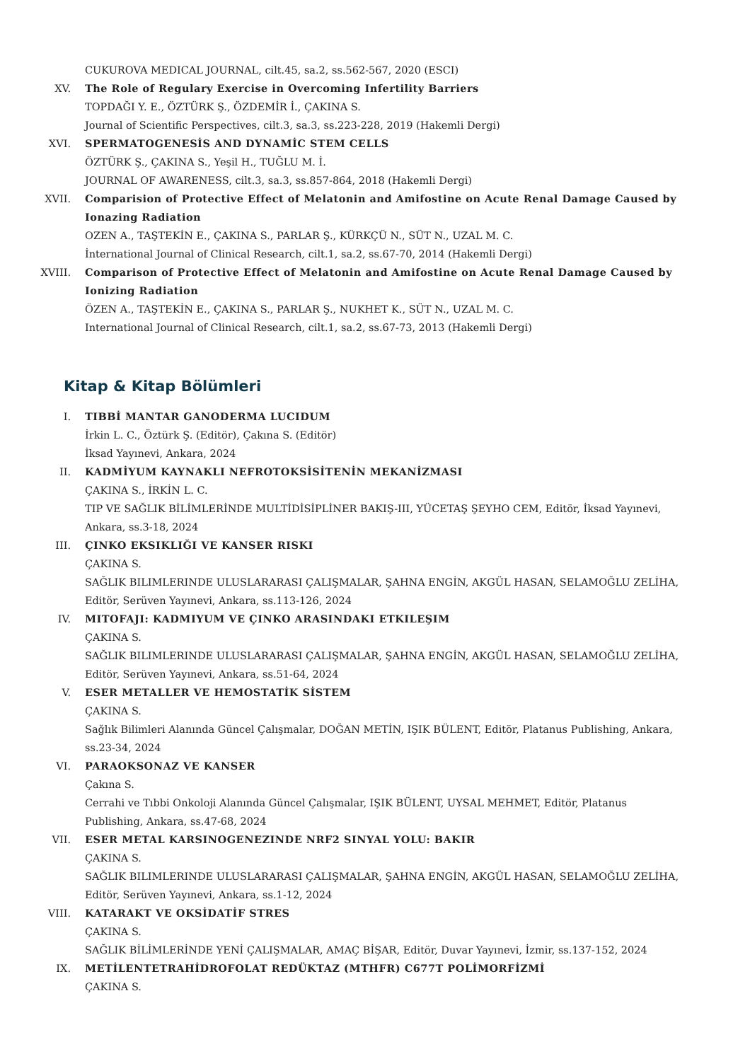CUKUROVA MEDICAL JOURNAL, cilt.45, sa.2, ss.562-567, 2020 (ESCI)
XV. The Role of Regulary Exercise in Overcoming Infertility Barriers
TOPDAĞI Y. E., ÖZTÜRK Ş., ÖZDEMİR İ., ÇAKINA S.
Journal of Scientific Perspectives, cilt.3, sa.3, ss.223-228, 2019 (Hakemli Dergi)
XVI. SPERMATOGENESİS AND DYNAMİC STEM CELLS
ÖZTÜRK Ş., ÇAKINA S., Yeşil H., TUĞLU M. İ.
JOURNAL OF AWARENESS, cilt.3, sa.3, ss.857-864, 2018 (Hakemli Dergi)
XVII. Comparision of Protective Effect of Melatonin and Amifostine on Acute Renal Damage Caused by Ionazing Radiation
OZEN A., TAŞTEKİN E., ÇAKINA S., PARLAR Ş., KÜRKÇÜ N., SÜT N., UZAL M. C.
İnternational Journal of Clinical Research, cilt.1, sa.2, ss.67-70, 2014 (Hakemli Dergi)
XVIII. Comparison of Protective Effect of Melatonin and Amifostine on Acute Renal Damage Caused by Ionizing Radiation
ÖZEN A., TAŞTEKİN E., ÇAKINA S., PARLAR Ş., NUKHET K., SÜT N., UZAL M. C.
International Journal of Clinical Research, cilt.1, sa.2, ss.67-73, 2013 (Hakemli Dergi)
Kitap & Kitap Bölümleri
I. TIBBİ MANTAR GANODERMA LUCIDUM
İrkin L. C., Öztürk Ş. (Editör), Çakına S. (Editör)
İksad Yayınevi, Ankara, 2024
II. KADMİYUM KAYNAKLI NEFROTOKSİSİTENİN MEKANİZMASI
ÇAKINA S., İRKİN L. C.
TIP VE SAĞLIK BİLİMLERİNDE MULTİDİSİPLİNER BAKIŞ-III, YÜCETAŞ ŞEYHO CEM, Editör, İksad Yayınevi, Ankara, ss.3-18, 2024
III. ÇINKO EKSIKLIĞI VE KANSER RISKI
ÇAKINA S.
SAĞLIK BILIMLERINDE ULUSLARARASI ÇALIŞMALAR, ŞAHNA ENGİN, AKGÜL HASAN, SELAMOĞLU ZELİHA, Editör, Serüven Yayınevi, Ankara, ss.113-126, 2024
IV. MITOFAJI: KADMIYUM VE ÇINKO ARASINDAKI ETKILEŞIM
ÇAKINA S.
SAĞLIK BILIMLERINDE ULUSLARARASI ÇALIŞMALAR, ŞAHNA ENGİN, AKGÜL HASAN, SELAMOĞLU ZELİHA, Editör, Serüven Yayınevi, Ankara, ss.51-64, 2024
V. ESER METALLER VE HEMOSTATİK SİSTEM
ÇAKINA S.
Sağlık Bilimleri Alanında Güncel Çalışmalar, DOĞAN METİN, IŞIK BÜLENT, Editör, Platanus Publishing, Ankara, ss.23-34, 2024
VI. PARAOKSONAZ VE KANSER
Çakına S.
Cerrahi ve Tıbbi Onkoloji Alanında Güncel Çalışmalar, IŞIK BÜLENT, UYSAL MEHMET, Editör, Platanus Publishing, Ankara, ss.47-68, 2024
VII. ESER METAL KARSINOGENEZINDE NRF2 SINYAL YOLU: BAKIR
ÇAKINA S.
SAĞLIK BILIMLERINDE ULUSLARARASI ÇALIŞMALAR, ŞAHNA ENGİN, AKGÜL HASAN, SELAMOĞLU ZELİHA, Editör, Serüven Yayınevi, Ankara, ss.1-12, 2024
VIII. KATARAKT VE OKSİDATİF STRES
ÇAKINA S.
SAĞLIK BİLİMLERİNDE YENİ ÇALIŞMALAR, AMAÇ BİŞAR, Editör, Duvar Yayınevi, İzmir, ss.137-152, 2024
IX. METİLENTETRAHİDROFOLAT REDÜKTAZ (MTHFR) C677T POLİMORFİZMİ
ÇAKINA S.